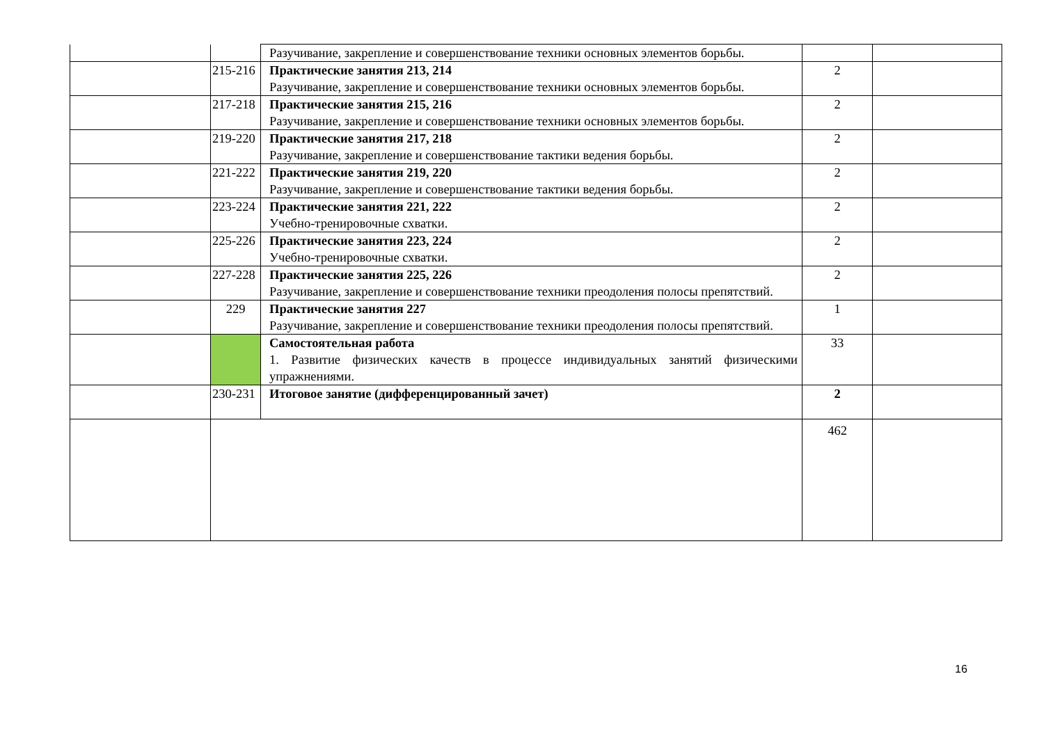| | | Разучивание, закрепление и совершенствование техники основных элементов борьбы. | | |
| | 215-216 | Практические занятия 213, 214 Разучивание, закрепление и совершенствование техники основных элементов борьбы. | 2 | |
| | 217-218 | Практические занятия 215, 216 Разучивание, закрепление и совершенствование техники основных элементов борьбы. | 2 | |
| | 219-220 | Практические занятия 217, 218 Разучивание, закрепление и совершенствование тактики ведения борьбы. | 2 | |
| | 221-222 | Практические занятия 219, 220 Разучивание, закрепление и совершенствование тактики ведения борьбы. | 2 | |
| | 223-224 | Практические занятия 221, 222 Учебно-тренировочные схватки. | 2 | |
| | 225-226 | Практические занятия 223, 224 Учебно-тренировочные схватки. | 2 | |
| | 227-228 | Практические занятия 225, 226 Разучивание, закрепление и совершенствование техники преодоления полосы препятствий. | 2 | |
| | 229 | Практические занятия 227 Разучивание, закрепление и совершенствование техники преодоления полосы препятствий. | 1 | |
| | | Самостоятельная работа 1. Развитие физических качеств в процессе индивидуальных занятий физическими упражнениями. | 33 | |
| | 230-231 | Итоговое занятие (дифференцированный зачет) | 2 | |
| | | | 462 | |
16